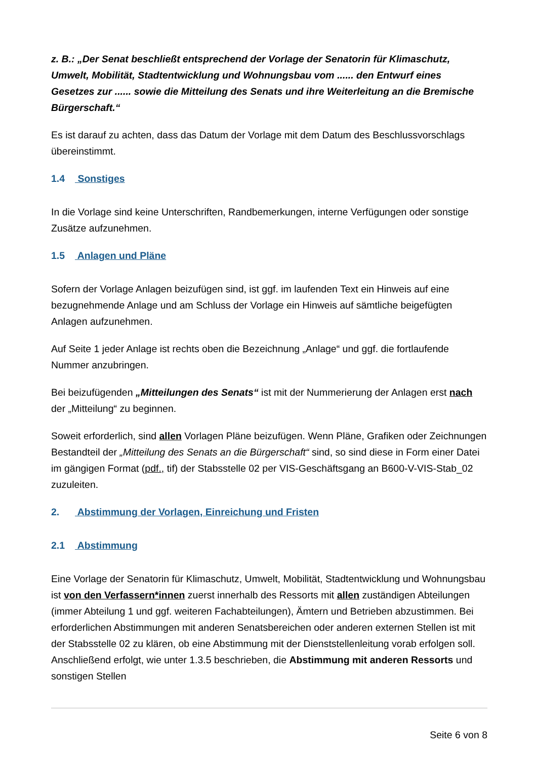z. B.: „Der Senat beschließt entsprechend der Vorlage der Senatorin für Klimaschutz, Umwelt, Mobilität, Stadtentwicklung und Wohnungsbau vom ...... den Entwurf eines Gesetzes zur ...... sowie die Mitteilung des Senats und ihre Weiterleitung an die Bremische Bürgerschaft.“
Es ist darauf zu achten, dass das Datum der Vorlage mit dem Datum des Beschlussvorschlags übereinstimmt.
1.4 Sonstiges
In die Vorlage sind keine Unterschriften, Randbemerkungen, interne Verfügungen oder sonstige Zusätze aufzunehmen.
1.5 Anlagen und Pläne
Sofern der Vorlage Anlagen beizufügen sind, ist ggf. im laufenden Text ein Hinweis auf eine bezugnehmende Anlage und am Schluss der Vorlage ein Hinweis auf sämtliche beigefügten Anlagen aufzunehmen.
Auf Seite 1 jeder Anlage ist rechts oben die Bezeichnung „Anlage“ und ggf. die fortlaufende Nummer anzubringen.
Bei beizufügenden „Mitteilungen des Senats“ ist mit der Nummerierung der Anlagen erst nach der „Mitteilung“ zu beginnen.
Soweit erforderlich, sind allen Vorlagen Pläne beizufügen. Wenn Pläne, Grafiken oder Zeichnungen Bestandteil der „Mitteilung des Senats an die Bürgerschaft“ sind, so sind diese in Form einer Datei im gängigen Format (pdf., tif) der Stabsstelle 02 per VIS-Geschäftsgang an B600-V-VIS-Stab_02 zuzuleiten.
2. Abstimmung der Vorlagen, Einreichung und Fristen
2.1 Abstimmung
Eine Vorlage der Senatorin für Klimaschutz, Umwelt, Mobilität, Stadtentwicklung und Wohnungsbau ist von den Verfassern*innen zuerst innerhalb des Ressorts mit allen zuständigen Abteilungen (immer Abteilung 1 und ggf. weiteren Fachabteilungen), Ämtern und Betrieben abzustimmen. Bei erforderlichen Abstimmungen mit anderen Senatsbereichen oder anderen externen Stellen ist mit der Stabsstelle 02 zu klären, ob eine Abstimmung mit der Dienststellenleitung vorab erfolgen soll. Anschließend erfolgt, wie unter 1.3.5 beschrieben, die Abstimmung mit anderen Ressorts und sonstigen Stellen
Seite 6 von 8